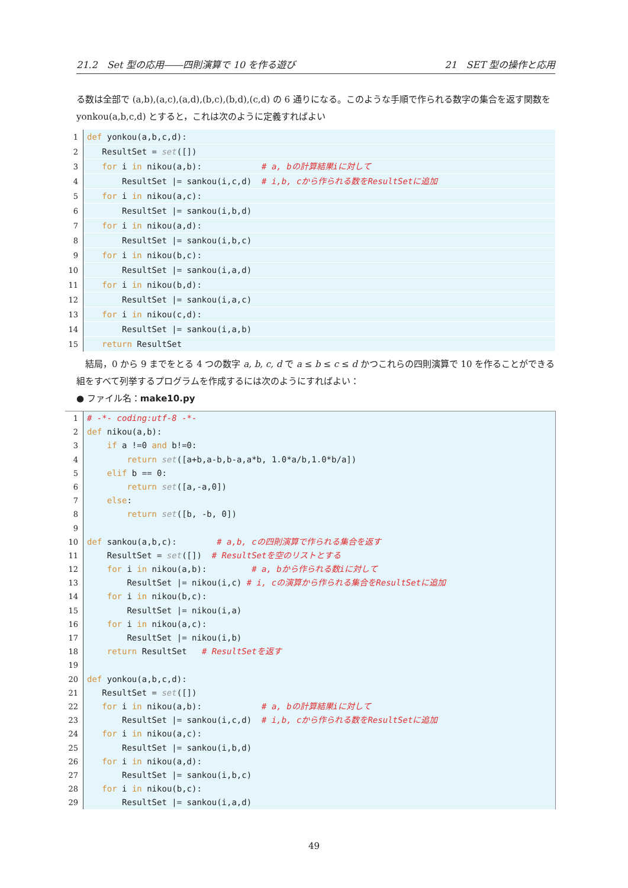21.2　Set 型の応用――四則演算で 10 を作る遊び 21　SET 型の操作と応用
る数は全部で (a,b),(a,c),(a,d),(b,c),(b,d),(c,d) の 6 通りになる。このような手順で作られる数字の集合を返す関数を yonkou(a,b,c,d) とすると，これは次のように定義すればよい
1 def yonkou(a,b,c,d):
2 ResultSet = set([])
3 for i in nikou(a,b): # a, bの計算結果iに対して
4 ResultSet |= sankou(i,c,d) # i,b, cから作られる数をResultSetに追加
5 for i in nikou(a,c):
6 ResultSet |= sankou(i,b,d)
7 for i in nikou(a,d):
8 ResultSet |= sankou(i,b,c)
9 for i in nikou(b,c):
10 ResultSet |= sankou(i,a,d)
11 for i in nikou(b,d):
12 ResultSet |= sankou(i,a,c)
13 for i in nikou(c,d):
14 ResultSet |= sankou(i,a,b)
15 return ResultSet
　結局，0 から 9 までをとる 4 つの数字 a, b, c, d で a ≤ b ≤ c ≤ d かつこれらの四則演算で 10 を作ることができる組をすべて列挙するプログラムを作成するには次のようにすればよい：
● ファイル名：make10.py
1 # -*- coding:utf-8 -*-
2 def nikou(a,b):
3 if a !=0 and b!=0:
4 return set([a+b,a-b,b-a,a*b, 1.0*a/b,1.0*b/a])
5 elif b == 0:
6 return set([a,-a,0])
7 else:
8 return set([b, -b, 0])
9
10 def sankou(a,b,c): # a,b, cの四則演算で作られる集合を返す
11 ResultSet = set([]) # ResultSetを空のリストとする
12 for i in nikou(a,b): # a, bから作られる数iに対して
13 ResultSet |= nikou(i,c) # i, cの演算から作られる集合をResultSetに追加
14 for i in nikou(b,c):
15 ResultSet |= nikou(i,a)
16 for i in nikou(a,c):
17 ResultSet |= nikou(i,b)
18 return ResultSet # ResultSetを返す
19
20 def yonkou(a,b,c,d):
21 ResultSet = set([])
22 for i in nikou(a,b): # a, bの計算結果iに対して
23 ResultSet |= sankou(i,c,d) # i,b, cから作られる数をResultSetに追加
24 for i in nikou(a,c):
25 ResultSet |= sankou(i,b,d)
26 for i in nikou(a,d):
27 ResultSet |= sankou(i,b,c)
28 for i in nikou(b,c):
29 ResultSet |= sankou(i,a,d)
49